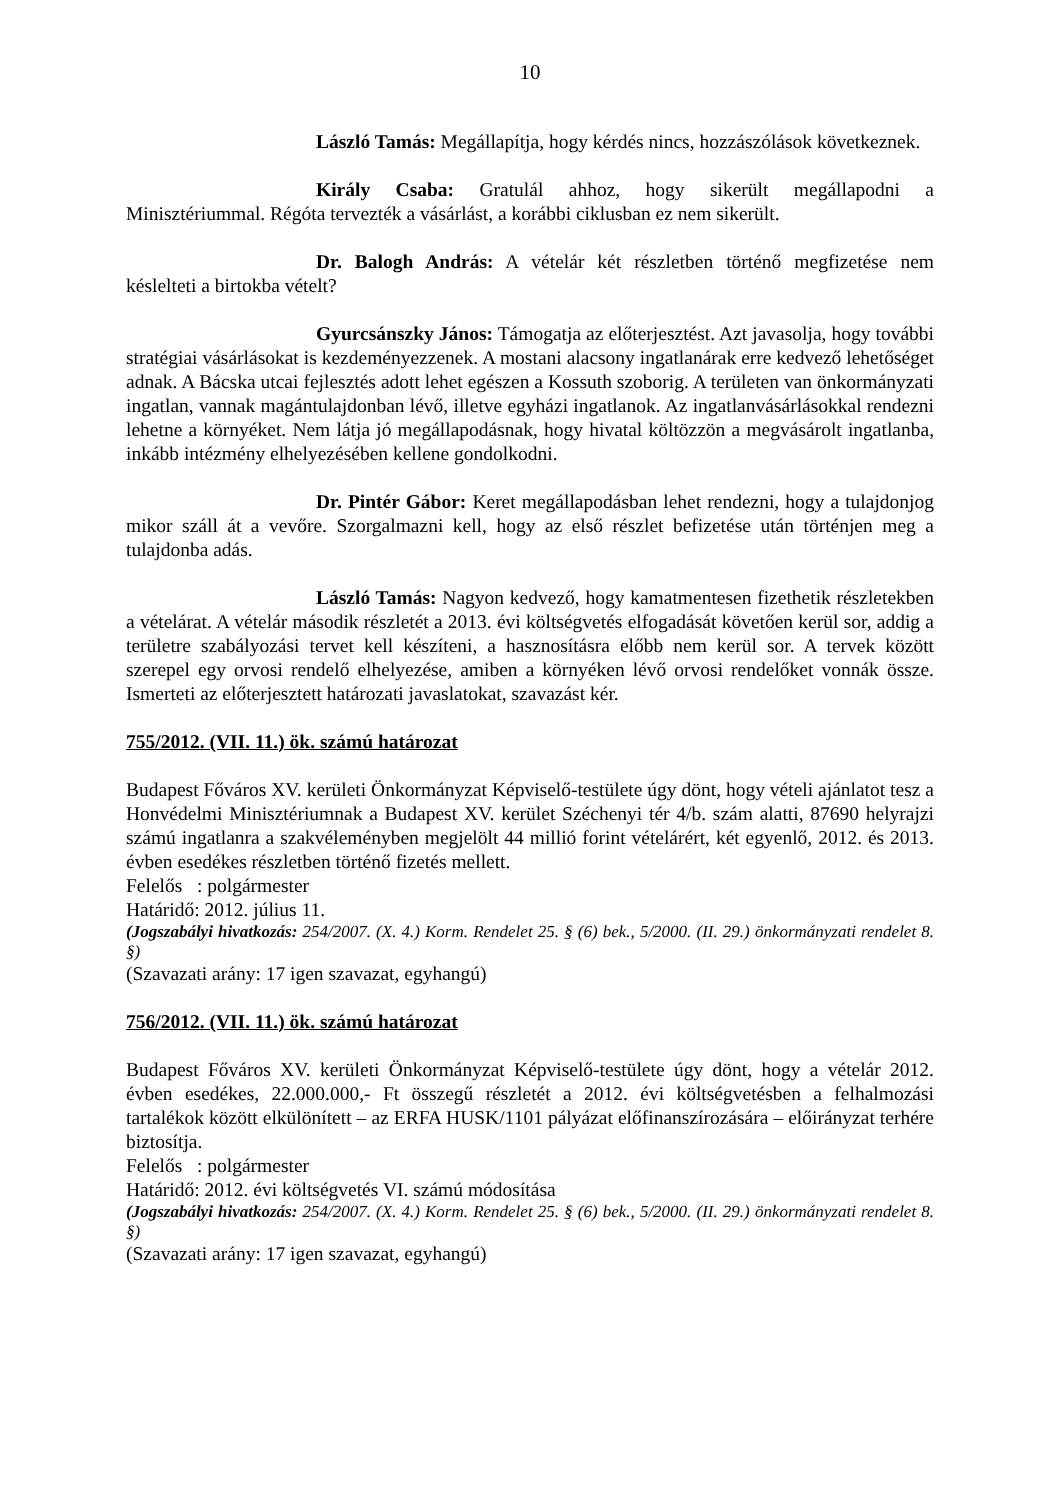10
László Tamás: Megállapítja, hogy kérdés nincs, hozzászólások következnek.
Király Csaba: Gratulál ahhoz, hogy sikerült megállapodni a Minisztériummal. Régóta tervezték a vásárlást, a korábbi ciklusban ez nem sikerült.
Dr. Balogh András: A vételár két részletben történő megfizetése nem késlelteti a birtokba vételt?
Gyurcsánszky János: Támogatja az előterjesztést. Azt javasolja, hogy további stratégiai vásárlásokat is kezdeményezzenek. A mostani alacsony ingatlanárak erre kedvező lehetőséget adnak. A Bácska utcai fejlesztés adott lehet egészen a Kossuth szoborig. A területen van önkormányzati ingatlan, vannak magántulajdonban lévő, illetve egyházi ingatlanok. Az ingatlanvásárlásokkal rendezni lehetne a környéket. Nem látja jó megállapodásnak, hogy hivatal költözzön a megvásárolt ingatlanba, inkább intézmény elhelyezésében kellene gondolkodni.
Dr. Pintér Gábor: Keret megállapodásban lehet rendezni, hogy a tulajdonjog mikor száll át a vevőre. Szorgalmazni kell, hogy az első részlet befizetése után történjen meg a tulajdonba adás.
László Tamás: Nagyon kedvező, hogy kamatmentesen fizethetik részletekben a vételárat. A vételár második részletét a 2013. évi költségvetés elfogadását követően kerül sor, addig a területre szabályozási tervet kell készíteni, a hasznosításra előbb nem kerül sor. A tervek között szerepel egy orvosi rendelő elhelyezése, amiben a környéken lévő orvosi rendelőket vonnák össze. Ismerteti az előterjesztett határozati javaslatokat, szavazást kér.
755/2012. (VII. 11.) ök. számú határozat
Budapest Főváros XV. kerületi Önkormányzat Képviselő-testülete úgy dönt, hogy vételi ajánlatot tesz a Honvédelmi Minisztériumnak a Budapest XV. kerület Széchenyi tér 4/b. szám alatti, 87690 helyrajzi számú ingatlanra a szakvéleményben megjelölt 44 millió forint vételárért, két egyenlő, 2012. és 2013. évben esedékes részletben történő fizetés mellett.
Felelős : polgármester
Határidő: 2012. július 11.
(Jogszabályi hivatkozás: 254/2007. (X. 4.) Korm. Rendelet 25. § (6) bek., 5/2000. (II. 29.) önkormányzati rendelet 8. §)
(Szavazati arány: 17 igen szavazat, egyhangú)
756/2012. (VII. 11.) ök. számú határozat
Budapest Főváros XV. kerületi Önkormányzat Képviselő-testülete úgy dönt, hogy a vételár 2012. évben esedékes, 22.000.000,- Ft összegű részletét a 2012. évi költségvetésben a felhalmozási tartalékok között elkülönített – az ERFA HUSK/1101 pályázat előfinanszírozására – előirányzat terhére biztosítja.
Felelős : polgármester
Határidő: 2012. évi költségvetés VI. számú módosítása
(Jogszabályi hivatkozás: 254/2007. (X. 4.) Korm. Rendelet 25. § (6) bek., 5/2000. (II. 29.) önkormányzati rendelet 8. §)
(Szavazati arány: 17 igen szavazat, egyhangú)